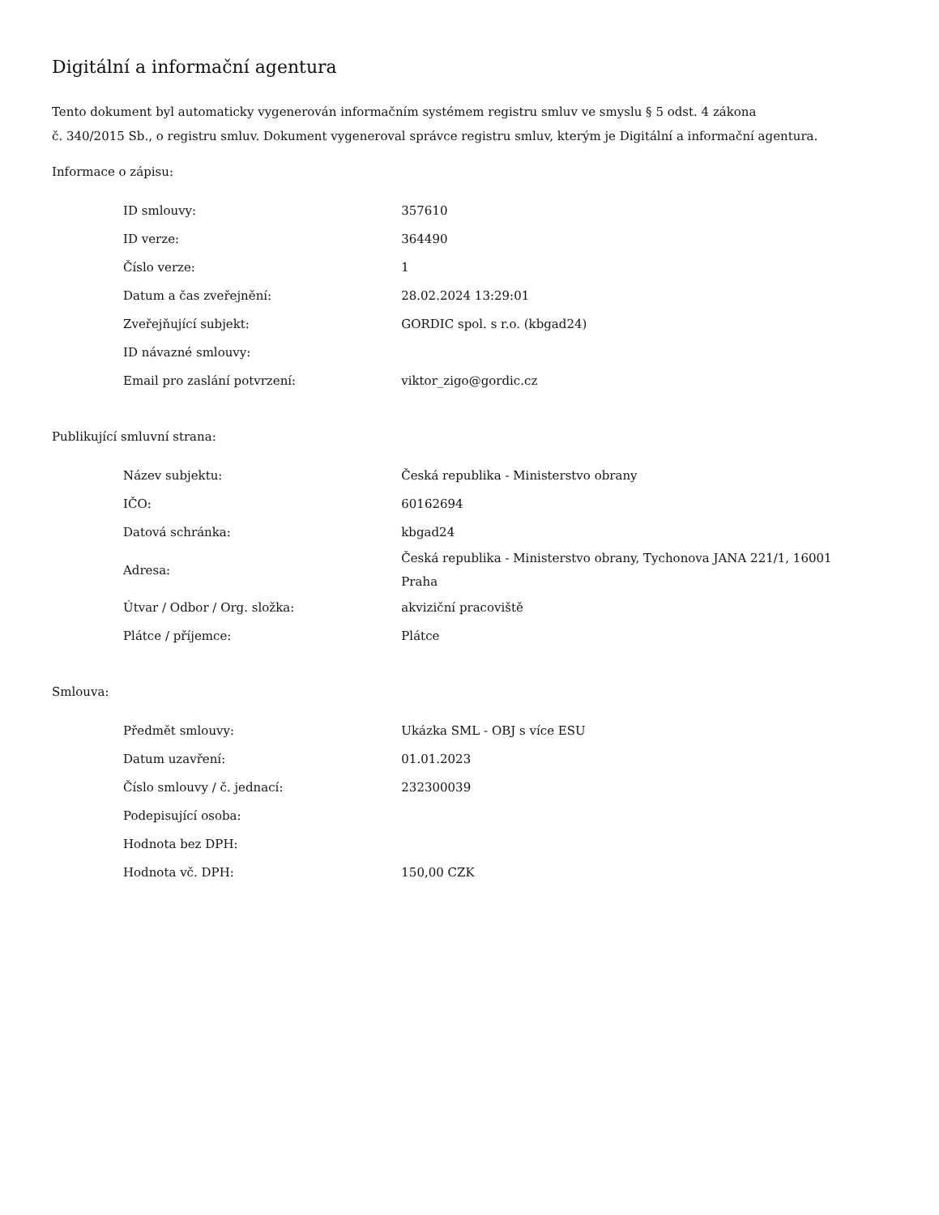Digitální a informační agentura
Tento dokument byl automaticky vygenerován informačním systémem registru smluv ve smyslu § 5 odst. 4 zákona
č. 340/2015 Sb., o registru smluv. Dokument vygeneroval správce registru smluv, kterým je Digitální a informační agentura.
Informace o zápisu:
| ID smlouvy: | 357610 |
| ID verze: | 364490 |
| Číslo verze: | 1 |
| Datum a čas zveřejnění: | 28.02.2024 13:29:01 |
| Zveřejňující subjekt: | GORDIC spol. s r.o. (kbgad24) |
| ID návazné smlouvy: | |
| Email pro zaslání potvrzení: | viktor_zigo@gordic.cz |
Publikující smluvní strana:
| Název subjektu: | Česká republika - Ministerstvo obrany |
| IČO: | 60162694 |
| Datová schránka: | kbgad24 |
| Adresa: | Česká republika - Ministerstvo obrany, Tychonova JANA 221/1, 16001 Praha |
| Útvar / Odbor / Org. složka: | akviziční pracoviště |
| Plátce / příjemce: | Plátce |
Smlouva:
| Předmět smlouvy: | Ukázka SML - OBJ s více ESU |
| Datum uzavření: | 01.01.2023 |
| Číslo smlouvy / č. jednací: | 232300039 |
| Podepisující osoba: | |
| Hodnota bez DPH: | |
| Hodnota vč. DPH: | 150,00 CZK |